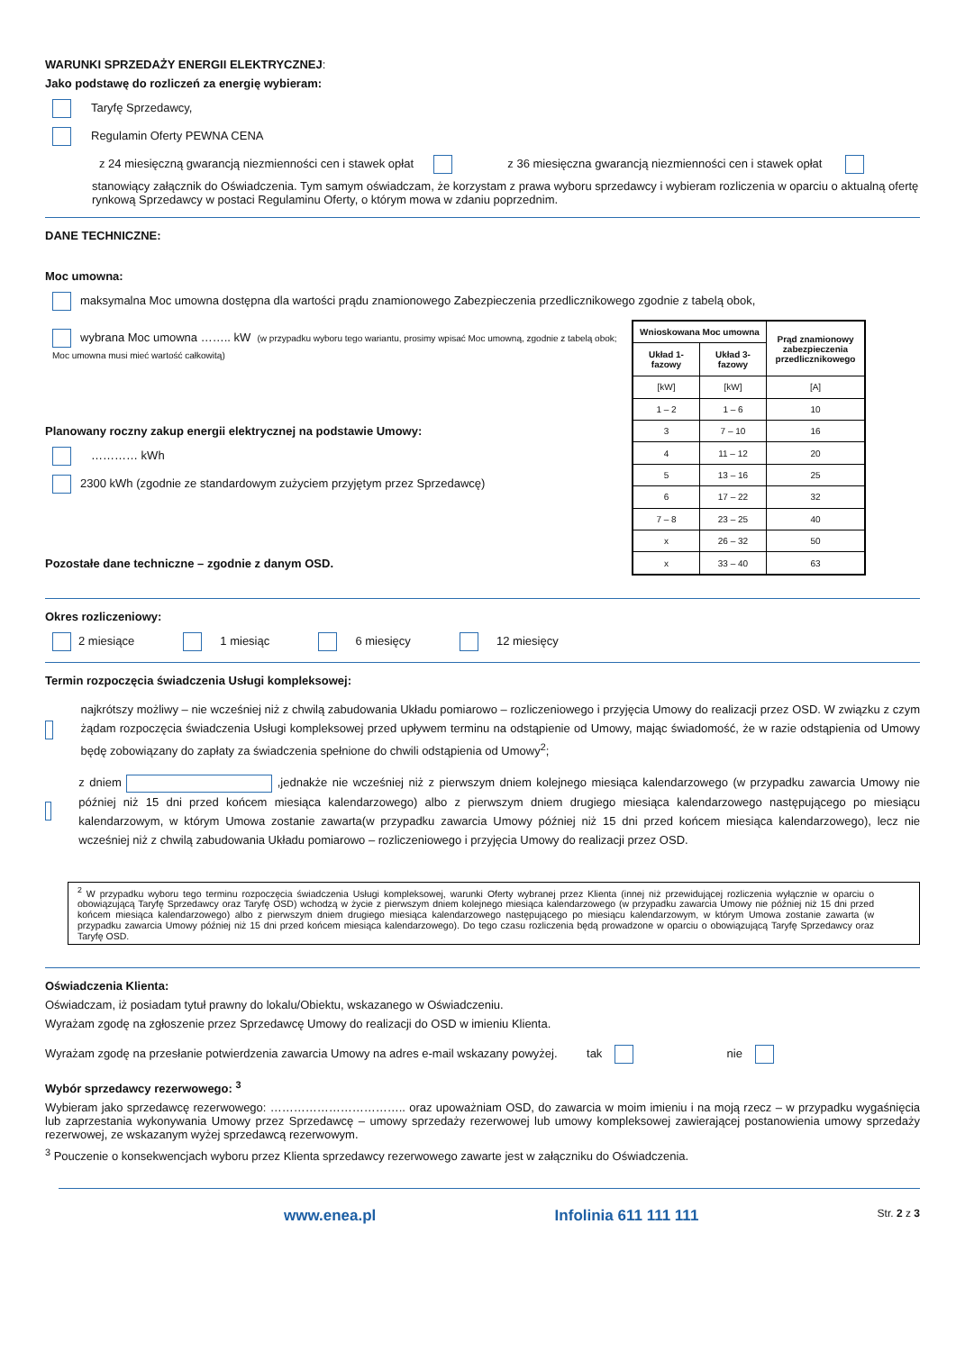WARUNKI SPRZEDAŻY ENERGII ELEKTRYCZNEJ:
Jako podstawę do rozliczeń za energię wybieram:
Taryfę Sprzedawcy,
Regulamin Oferty PEWNA CENA
z 24 miesięczną gwarancją niezmienności cen i stawek opłat z 36 miesięczna gwarancją niezmienności cen i stawek opłat
stanowiący załącznik do Oświadczenia. Tym samym oświadczam, że korzystam z prawa wyboru sprzedawcy i wybieram rozliczenia w oparciu o aktualną ofertę rynkową Sprzedawcy w postaci Regulaminu Oferty, o którym mowa w zdaniu poprzednim.
DANE TECHNICZNE:
Moc umowna:
maksymalna Moc umowna dostępna dla wartości prądu znamionowego Zabezpieczenia przedlicznikowego zgodnie z tabelą obok,
wybrana Moc umowna …….. kW (w przypadku wyboru tego wariantu, prosimy wpisać Moc umowną, zgodnie z tabelą obok; Moc umowna musi mieć wartość całkowitą)
Planowany roczny zakup energii elektrycznej na podstawie Umowy:
………… kWh
2300 kWh (zgodnie ze standardowym zużyciem przyjętym przez Sprzedawcę)
Pozostałe dane techniczne – zgodnie z danym OSD.
| Wnioskowana Moc umowna | | Prąd znamionowy zabezpieczenia przedlicznikowego |
| --- | --- | --- |
| Układ 1-fazowy | Układ 3-fazowy | |
| [kW] | [kW] | [A] |
| 1 – 2 | 1 – 6 | 10 |
| 3 | 7 – 10 | 16 |
| 4 | 11 – 12 | 20 |
| 5 | 13 – 16 | 25 |
| 6 | 17 – 22 | 32 |
| 7 – 8 | 23 – 25 | 40 |
| x | 26 – 32 | 50 |
| x | 33 – 40 | 63 |
Okres rozliczeniowy:
2 miesiące 1 miesiąc 6 miesięcy 12 miesięcy
Termin rozpoczęcia świadczenia Usługi kompleksowej:
najkrótszy możliwy – nie wcześniej niż z chwilą zabudowania Układu pomiarowo – rozliczeniowego i przyjęcia Umowy do realizacji przez OSD. W związku z czym żądam rozpoczęcia świadczenia Usługi kompleksowej przed upływem terminu na odstąpienie od Umowy, mając świadomość, że w razie odstąpienia od Umowy będę zobowiązany do zapłaty za świadczenia spełnione do chwili odstąpienia od Umowy<sup>2</sup>;
z dniem ,jednakże nie wcześniej niż z pierwszym dniem kolejnego miesiąca kalendarzowego (w przypadku zawarcia Umowy nie później niż 15 dni przed końcem miesiąca kalendarzowego) albo z pierwszym dniem drugiego miesiąca kalendarzowego następującego po miesiącu kalendarzowym, w którym Umowa zostanie zawarta(w przypadku zawarcia Umowy później niż 15 dni przed końcem miesiąca kalendarzowego), lecz nie wcześniej niż z chwilą zabudowania Układu pomiarowo – rozliczeniowego i przyjęcia Umowy do realizacji przez OSD.
<sup>2</sup> W przypadku wyboru tego terminu rozpoczęcia świadczenia Usługi kompleksowej, warunki Oferty wybranej przez Klienta (innej niż przewidującej rozliczenia wyłącznie w oparciu o obowiązującą Taryfę Sprzedawcy oraz Taryfę OSD) wchodzą w życie z pierwszym dniem kolejnego miesiąca kalendarzowego (w przypadku zawarcia Umowy nie później niż 15 dni przed końcem miesiąca kalendarzowego) albo z pierwszym dniem drugiego miesiąca kalendarzowego następującego po miesiącu kalendarzowym, w którym Umowa zostanie zawarta (w przypadku zawarcia Umowy później niż 15 dni przed końcem miesiąca kalendarzowego). Do tego czasu rozliczenia będą prowadzone w oparciu o obowiązującą Taryfę Sprzedawcy oraz Taryfę OSD.
Oświadczenia Klienta:
Oświadczam, iż posiadam tytuł prawny do lokalu/Obiektu, wskazanego w Oświadczeniu.
Wyrażam zgodę na zgłoszenie przez Sprzedawcę Umowy do realizacji do OSD w imieniu Klienta.
Wyrażam zgodę na przesłanie potwierdzenia zawarcia Umowy na adres e-mail wskazany powyżej. tak nie
Wybór sprzedawcy rezerwowego: <sup>3</sup>
Wybieram jako sprzedawcę rezerwowego: …………………………….. oraz upoważniam OSD, do zawarcia w moim imieniu i na moją rzecz – w przypadku wygaśnięcia lub zaprzestania wykonywania Umowy przez Sprzedawcę – umowy sprzedaży rezerwowej lub umowy kompleksowej zawierającej postanowienia umowy sprzedaży rezerwowej, ze wskazanym wyżej sprzedawcą rezerwowym.
<sup>3</sup> Pouczenie o konsekwencjach wyboru przez Klienta sprzedawcy rezerwowego zawarte jest w załączniku do Oświadczenia.
www.enea.pl Infolinia 611 111 111 Str. 2 z 3